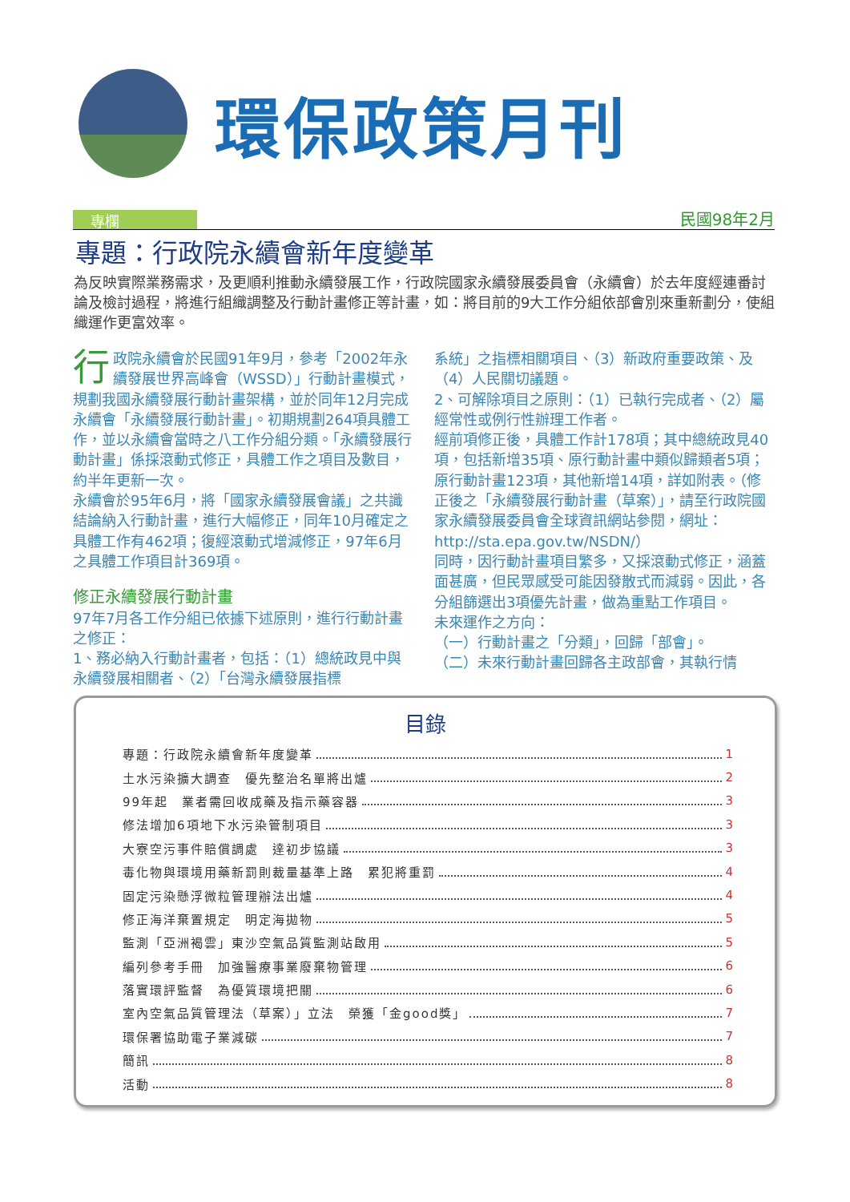環保政策月刊
專欄
民國98年2月
專題：行政院永續會新年度變革
為反映實際業務需求，及更順利推動永續發展工作，行政院國家永續發展委員會（永續會）於去年度經連番討論及檢討過程，將進行組織調整及行動計畫修正等計畫，如：將目前的9大工作分組依部會別來重新劃分，使組織運作更富效率。
行政院永續會於民國91年9月，參考「2002年永續發展世界高峰會（WSSD）」行動計畫模式，規劃我國永續發展行動計畫架構，並於同年12月完成永續會「永續發展行動計畫」。初期規劃264項具體工作，並以永續會當時之八工作分組分類。「永續發展行動計畫」係採滾動式修正，具體工作之項目及數目，約半年更新一次。
永續會於95年6月，將「國家永續發展會議」之共識結論納入行動計畫，進行大幅修正，同年10月確定之具體工作有462項；復經滾動式增減修正，97年6月之具體工作項目計369項。
修正永續發展行動計畫
97年7月各工作分組已依據下述原則，進行行動計畫之修正：
1、務必納入行動計畫者，包括：（1）總統政見中與永續發展相關者、（2）「台灣永續發展指標
系統」之指標相關項目、（3）新政府重要政策、及（4）人民關切議題。
2、可解除項目之原則：（1）已執行完成者、（2）屬經常性或例行性辦理工作者。
經前項修正後，具體工作計178項；其中總統政見40項，包括新增35項、原行動計畫中類似歸類者5項；原行動計畫123項，其他新增14項，詳如附表。（修正後之「永續發展行動計畫（草案）」，請至行政院國家永續發展委員會全球資訊網站參閱，網址：http://sta.epa.gov.tw/NSDN/）
同時，因行動計畫項目繁多，又採滾動式修正，涵蓋面甚廣，但民眾感受可能因發散式而減弱。因此，各分組篩選出3項優先計畫，做為重點工作項目。
未來運作之方向：
（一）行動計畫之「分類」，回歸「部會」。
（二）未來行動計畫回歸各主政部會，其執行情
目錄
專題：行政院永續會新年度變革 1
土水污染擴大調查　優先整治名單將出爐 2
99年起　業者需回收成藥及指示藥容器 3
修法增加6項地下水污染管制項目 3
大寮空污事件賠償調處　達初步協議 3
毒化物與環境用藥新罰則裁量基準上路　累犯將重罰 4
固定污染懸浮微粒管理辦法出爐 4
修正海洋棄置規定　明定海拋物 5
監測「亞洲褐雲」東沙空氣品質監測站啟用 5
編列參考手冊　加強醫療事業廢棄物管理 6
落實環評監督　為優質環境把關 6
室內空氣品質管理法（草案）」立法　榮獲「金good獎」 7
環保署協助電子業減碳 7
簡訊 8
活動 8